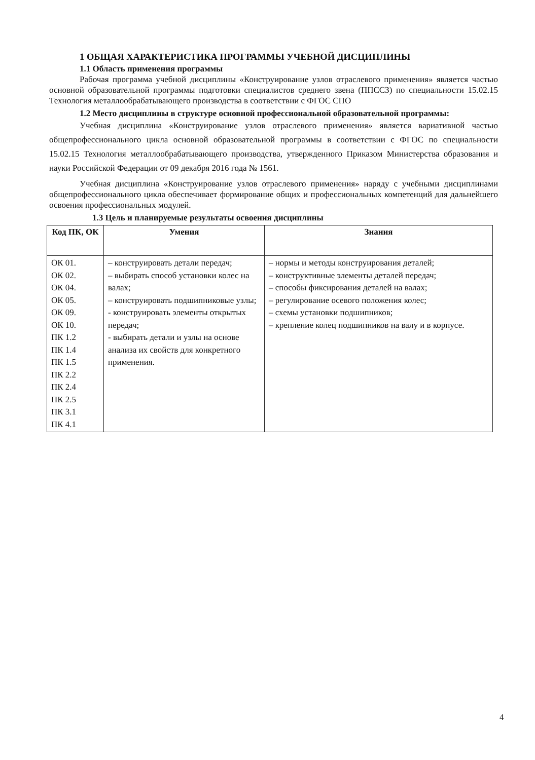1 ОБЩАЯ ХАРАКТЕРИСТИКА ПРОГРАММЫ УЧЕБНОЙ ДИСЦИПЛИНЫ
1.1 Область применения программы
Рабочая программа учебной дисциплины «Конструирование узлов отраслевого применения» является частью основной образовательной программы подготовки специалистов среднего звена (ППССЗ) по специальности 15.02.15 Технология металлообрабатывающего производства в соответствии с ФГОС СПО
1.2 Место дисциплины в структуре основной профессиональной образовательной программы:
Учебная дисциплина «Конструирование узлов отраслевого применения» является вариативной частью общепрофессионального цикла основной образовательной программы в соответствии с ФГОС по специальности 15.02.15 Технология металлообрабатывающего производства, утвержденного Приказом Министерства образования и науки Российской Федерации от 09 декабря 2016 года № 1561.
Учебная дисциплина «Конструирование узлов отраслевого применения» наряду с учебными дисциплинами общепрофессионального цикла обеспечивает формирование общих и профессиональных компетенций для дальнейшего освоения профессиональных модулей.
1.3 Цель и планируемые результаты освоения дисциплины
| Код ПК, ОК | Умения | Знания |
| --- | --- | --- |
| ОК 01. ОК 02. ОК 04. ОК 05. ОК 09. ОК 10. ПК 1.2 ПК 1.4 ПК 1.5 ПК 2.2 ПК 2.4 ПК 2.5 ПК 3.1 ПК 4.1 | – конструировать детали передач; – выбирать способ установки колес на валах; – конструировать подшипниковые узлы; - конструировать элементы открытых передач; - выбирать детали и узлы на основе анализа их свойств для конкретного применения. | – нормы и методы конструирования деталей; – конструктивные элементы деталей передач; – способы фиксирования деталей на валах; – регулирование осевого положения колес; – схемы установки подшипников; – крепление колец подшипников на валу и в корпусе. |
4